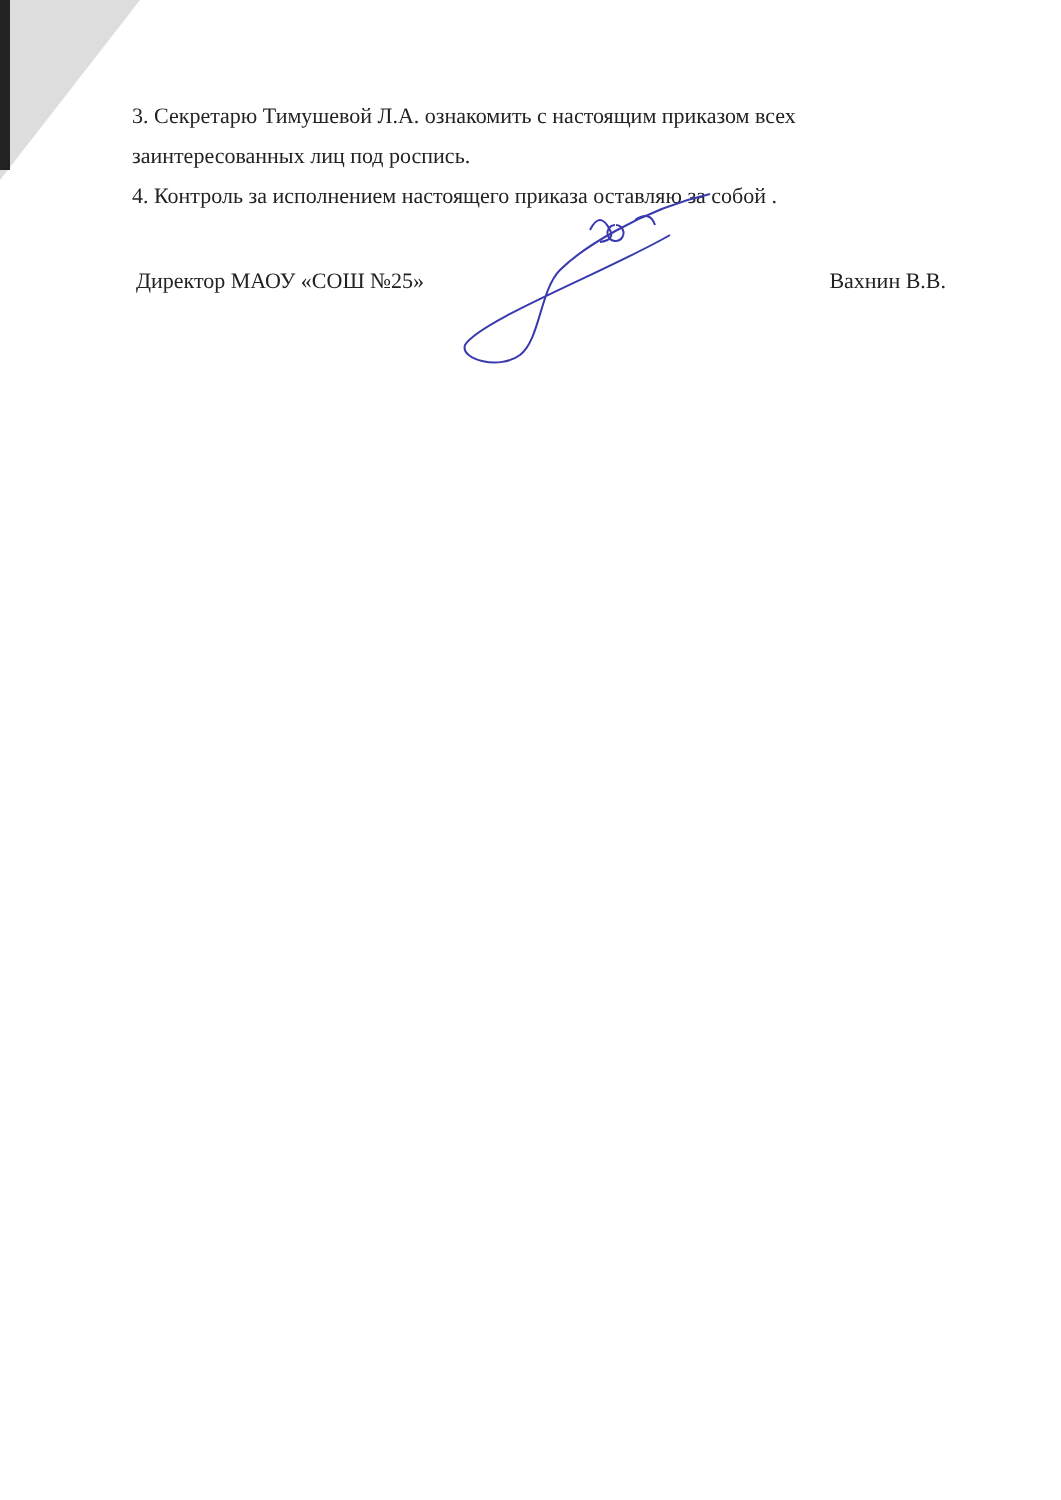3. Секретарю Тимушевой Л.А. ознакомить с настоящим приказом всех заинтересованных лиц под роспись.
4. Контроль за исполнением настоящего приказа оставляю за собой .
Директор МАОУ «СОШ №25» Вахнин В.В.